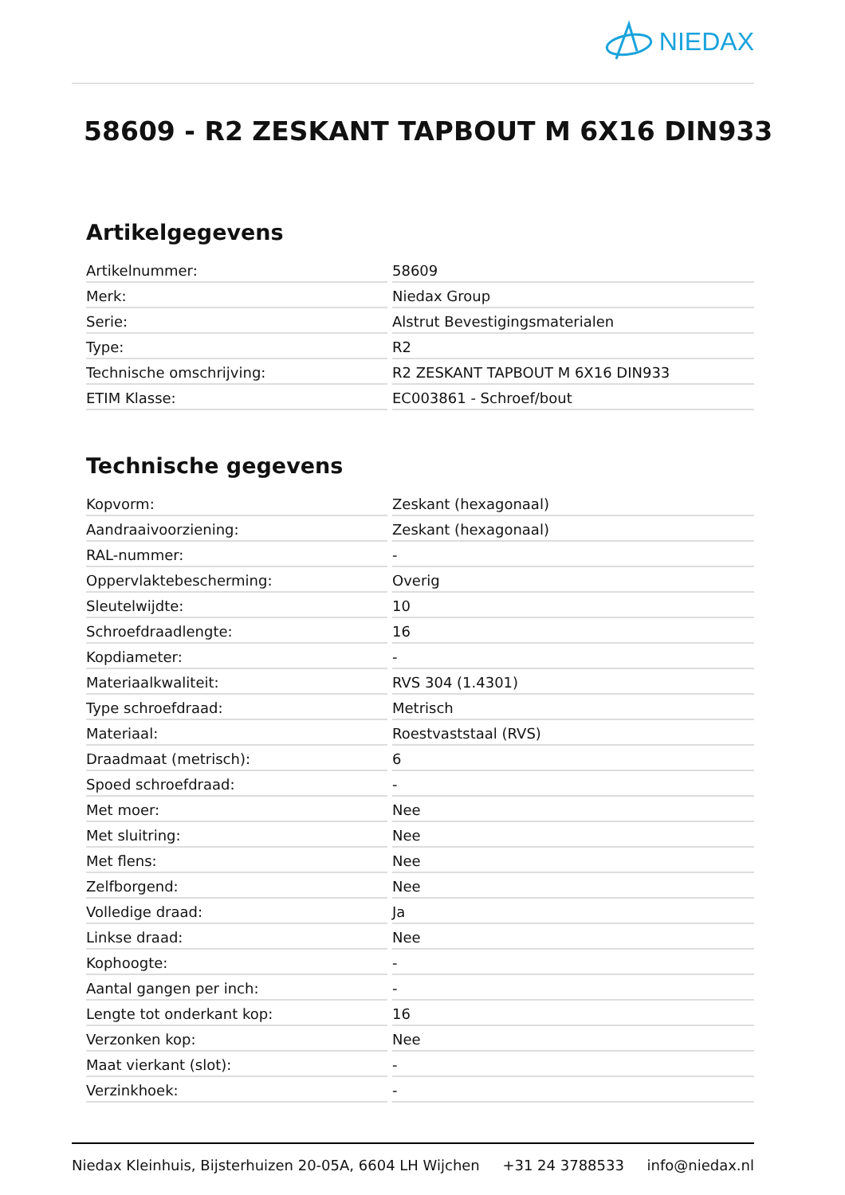NIEDAX
58609 - R2 ZESKANT TAPBOUT M 6X16 DIN933
Artikelgegevens
| Artikelnummer: | 58609 |
| Merk: | Niedax Group |
| Serie: | Alstrut Bevestigingsmaterialen |
| Type: | R2 |
| Technische omschrijving: | R2 ZESKANT TAPBOUT M 6X16 DIN933 |
| ETIM Klasse: | EC003861 - Schroef/bout |
Technische gegevens
| Kopvorm: | Zeskant (hexagonaal) |
| Aandraaivoorziening: | Zeskant (hexagonaal) |
| RAL-nummer: | - |
| Oppervlaktebescherming: | Overig |
| Sleutelwijdte: | 10 |
| Schroefdraadlengte: | 16 |
| Kopdiameter: | - |
| Materiaalkwaliteit: | RVS 304 (1.4301) |
| Type schroefdraad: | Metrisch |
| Materiaal: | Roestvaststaal (RVS) |
| Draadmaat (metrisch): | 6 |
| Spoed schroefdraad: | - |
| Met moer: | Nee |
| Met sluitring: | Nee |
| Met flens: | Nee |
| Zelfborgend: | Nee |
| Volledige draad: | Ja |
| Linkse draad: | Nee |
| Kophoogte: | - |
| Aantal gangen per inch: | - |
| Lengte tot onderkant kop: | 16 |
| Verzonken kop: | Nee |
| Maat vierkant (slot): | - |
| Verzinkhoek: | - |
Niedax Kleinhuis, Bijsterhuizen 20-05A, 6604 LH Wijchen +31 24 3788533 info@niedax.nl